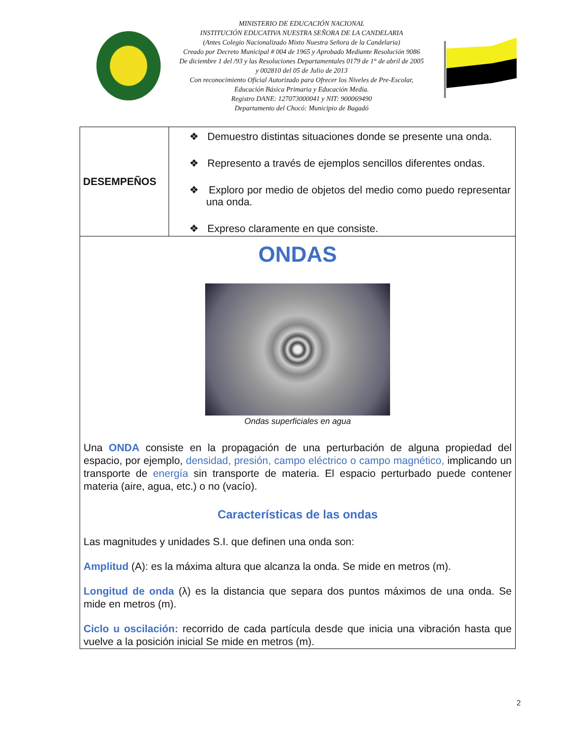MINISTERIO DE EDUCACIÓN NACIONAL
INSTITUCIÓN EDUCATIVA NUESTRA SEÑORA DE LA CANDELARIA
(Antes Colegio Nacionalizado Mixto Nuestra Señora de la Candelaria)
Creado por Decreto Municipal # 004 de 1965 y Aprobado Mediante Resolución 9086
De diciembre 1 del /93 y las Resoluciones Departamentales 0179 de 1° de abril de 2005
y 002810 del 05 de Julio de 2013
Con reconocimiento Oficial Autorizado para Ofrecer los Niveles de Pre-Escolar,
Educación Básica Primaria y Educación Media.
Registro DANE: 127073000041 y NIT: 900069490
Departamento del Chocó: Municipio de Bagadó
| DESEMPEÑOS | ❖ Demuestro distintas situaciones donde se presente una onda. ❖ Represento a través de ejemplos sencillos diferentes ondas. ❖ Exploro por medio de objetos del medio como puedo representar una onda. ❖ Expreso claramente en que consiste. |
| ONDAS Ondas superficiales en agua Una ONDA consiste en la propagación de una perturbación de alguna propiedad del espacio, por ejemplo, densidad, presión, campo eléctrico o campo magnético, implicando un transporte de energía sin transporte de materia. El espacio perturbado puede contener materia (aire, agua, etc.) o no (vacío). Características de las ondas Las magnitudes y unidades S.I. que definen una onda son: Amplitud (A): es la máxima altura que alcanza la onda. Se mide en metros (m). Longitud de onda (λ) es la distancia que separa dos puntos máximos de una onda. Se mide en metros (m). Ciclo u oscilación: recorrido de cada partícula desde que inicia una vibración hasta que vuelve a la posición inicial Se mide en metros (m). | |
2